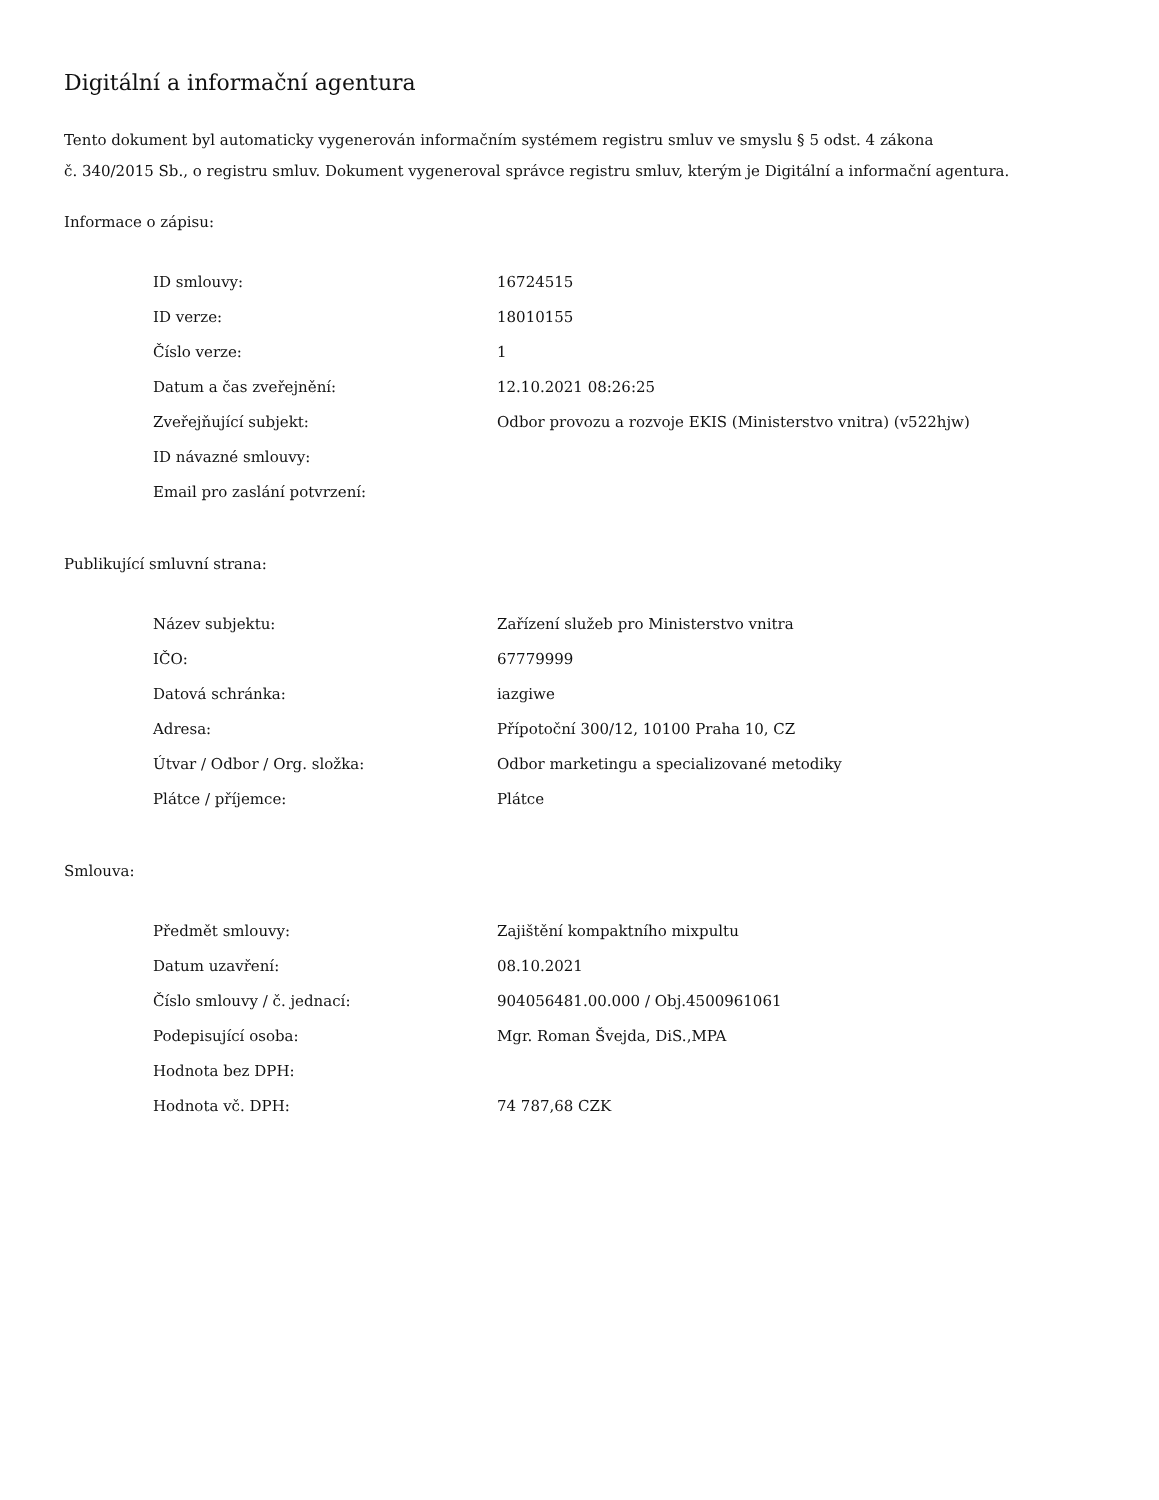Digitální a informační agentura
Tento dokument byl automaticky vygenerován informačním systémem registru smluv ve smyslu § 5 odst. 4 zákona
č. 340/2015 Sb., o registru smluv. Dokument vygeneroval správce registru smluv, kterým je Digitální a informační agentura.
Informace o zápisu:
| ID smlouvy: | 16724515 |
| ID verze: | 18010155 |
| Číslo verze: | 1 |
| Datum a čas zveřejnění: | 12.10.2021 08:26:25 |
| Zveřejňující subjekt: | Odbor provozu a rozvoje EKIS (Ministerstvo vnitra) (v522hjw) |
| ID návazné smlouvy: | |
| Email pro zaslání potvrzení: | |
Publikující smluvní strana:
| Název subjektu: | Zařízení služeb pro Ministerstvo vnitra |
| IČO: | 67779999 |
| Datová schránka: | iazgiwe |
| Adresa: | Přípotoční 300/12, 10100 Praha 10, CZ |
| Útvar / Odbor / Org. složka: | Odbor marketingu a specializované metodiky |
| Plátce / příjemce: | Plátce |
Smlouva:
| Předmět smlouvy: | Zajištění kompaktního mixpultu |
| Datum uzavření: | 08.10.2021 |
| Číslo smlouvy / č. jednací: | 904056481.00.000 / Obj.4500961061 |
| Podepisující osoba: | Mgr. Roman Švejda, DiS.,MPA |
| Hodnota bez DPH: | |
| Hodnota vč. DPH: | 74 787,68 CZK |